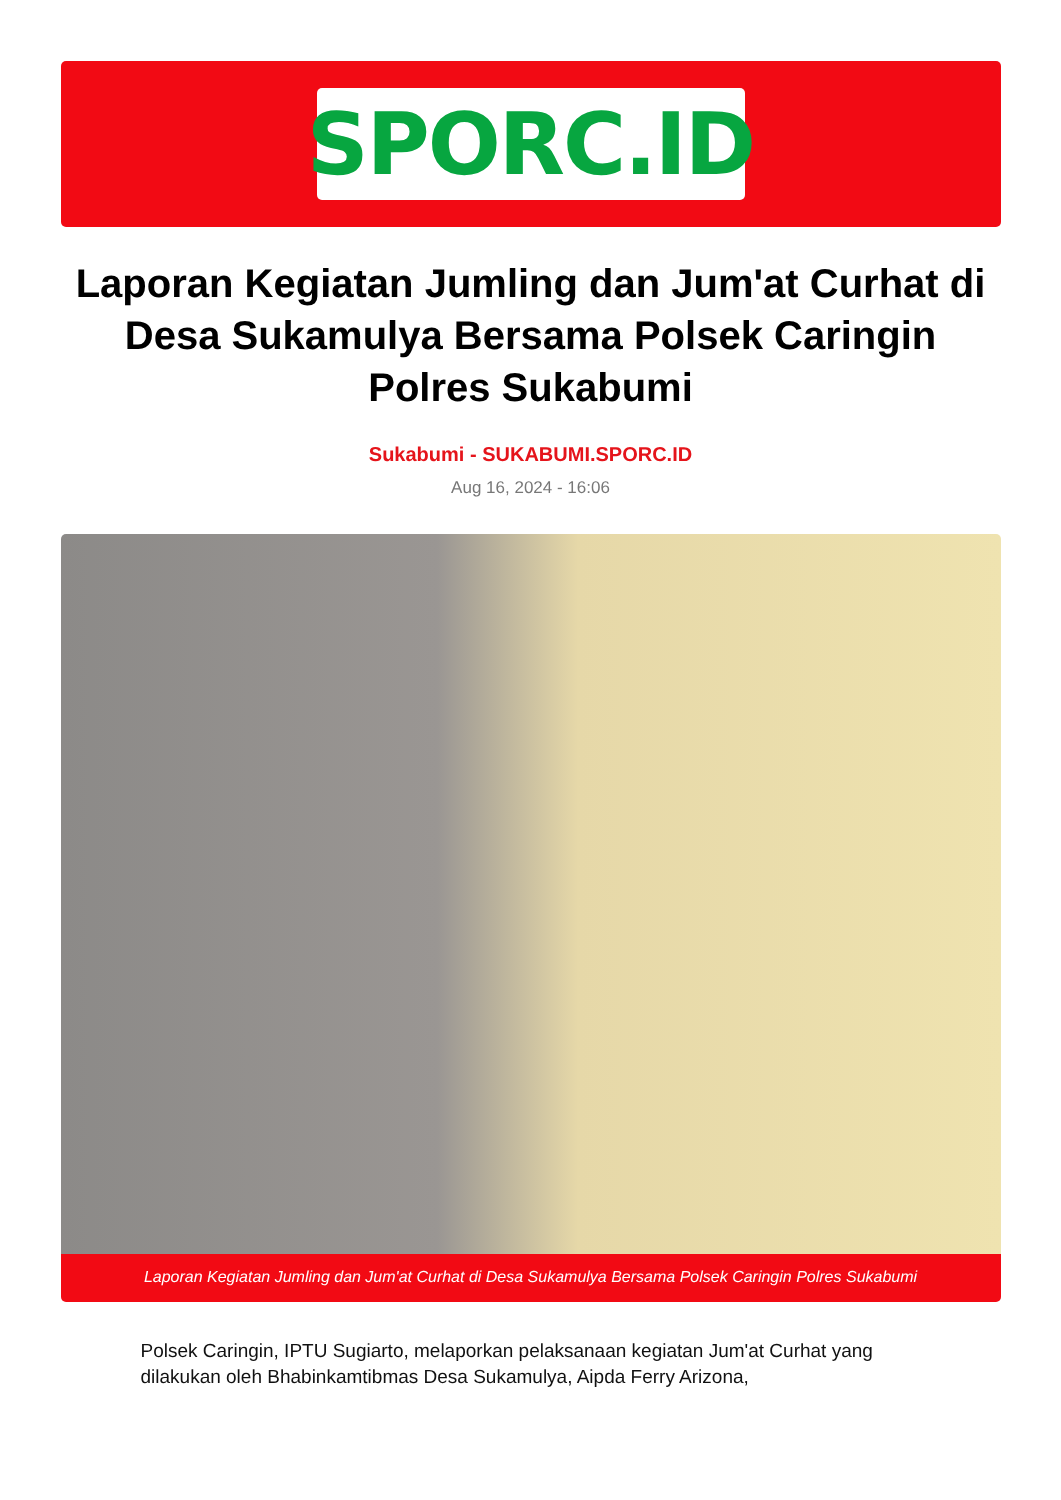SPORC.ID
Laporan Kegiatan Jumling dan Jum'at Curhat di Desa Sukamulya Bersama Polsek Caringin Polres Sukabumi
Sukabumi - SUKABUMI.SPORC.ID
Aug 16, 2024 - 16:06
Laporan Kegiatan Jumling dan Jum'at Curhat di Desa Sukamulya Bersama Polsek Caringin Polres Sukabumi
Polsek Caringin, IPTU Sugiarto, melaporkan pelaksanaan kegiatan Jum'at Curhat yang dilakukan oleh Bhabinkamtibmas Desa Sukamulya, Aipda Ferry Arizona,